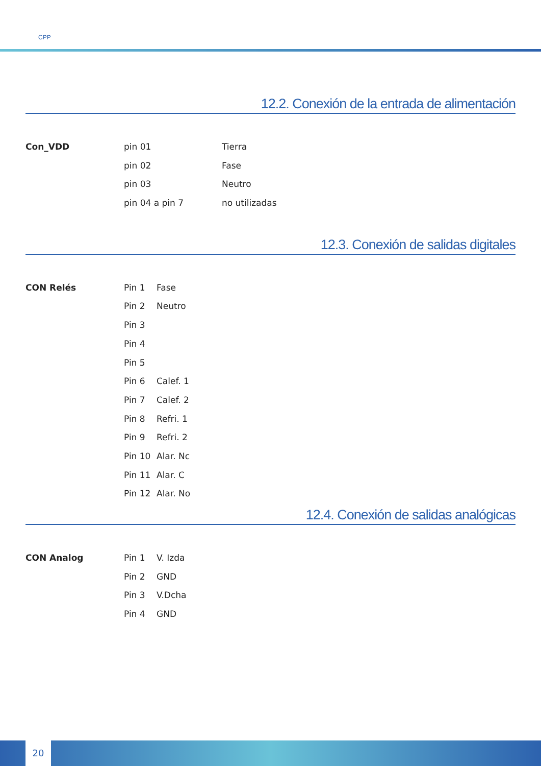CPP
12.2. Conexión de la entrada de alimentación
| Con_VDD | pin 01 | Tierra |
| | pin 02 | Fase |
| | pin 03 | Neutro |
| | pin 04 a pin 7 | no utilizadas |
12.3. Conexión de salidas digitales
| CON Relés | Pin 1 | Fase |
| | Pin 2 | Neutro |
| | Pin 3 | |
| | Pin 4 | |
| | Pin 5 | |
| | Pin 6 | Calef. 1 |
| | Pin 7 | Calef. 2 |
| | Pin 8 | Refri. 1 |
| | Pin 9 | Refri. 2 |
| | Pin 10 | Alar. Nc |
| | Pin 11 | Alar. C |
| | Pin 12 | Alar. No |
12.4. Conexión de salidas analógicas
| CON Analog | Pin 1 | V. Izda |
| | Pin 2 | GND |
| | Pin 3 | V.Dcha |
| | Pin 4 | GND |
20